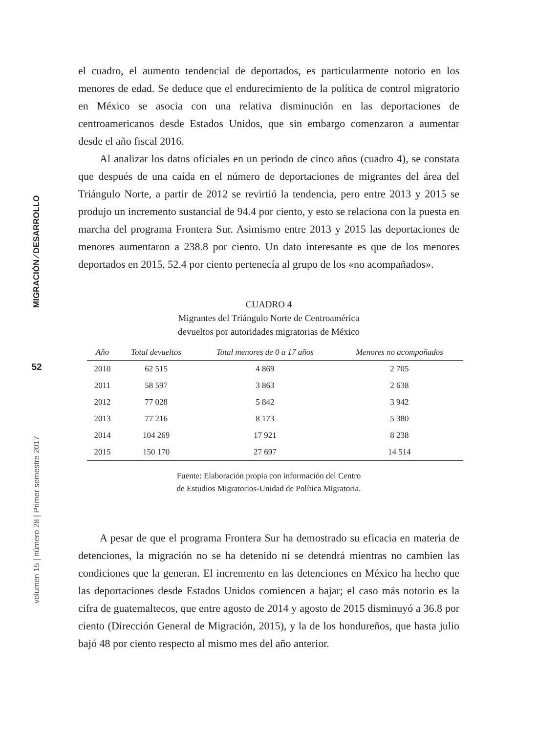MIGRACIÓN ⁄ DESARROLLO
52
volumen 15 | número 28 | Primer semestre 2017
el cuadro, el aumento tendencial de deportados, es particularmente notorio en los menores de edad. Se deduce que el endurecimiento de la política de control migratorio en México se asocia con una relativa disminución en las deportaciones de centroamericanos desde Estados Unidos, que sin embargo comenzaron a aumentar desde el año fiscal 2016.
Al analizar los datos oficiales en un periodo de cinco años (cuadro 4), se constata que después de una caída en el número de deportaciones de migrantes del área del Triángulo Norte, a partir de 2012 se revirtió la tendencia, pero entre 2013 y 2015 se produjo un incremento sustancial de 94.4 por ciento, y esto se relaciona con la puesta en marcha del programa Frontera Sur. Asimismo entre 2013 y 2015 las deportaciones de menores aumentaron a 238.8 por ciento. Un dato interesante es que de los menores deportados en 2015, 52.4 por ciento pertenecía al grupo de los «no acompañados».
CUADRO 4
Migrantes del Triángulo Norte de Centroamérica
devueltos por autoridades migratorias de México
| Año | Total devueltos | Total menores de 0 a 17 años | Menores no acompañados |
| --- | --- | --- | --- |
| 2010 | 62 515 | 4 869 | 2 705 |
| 2011 | 58 597 | 3 863 | 2 638 |
| 2012 | 77 028 | 5 842 | 3 942 |
| 2013 | 77 216 | 8 173 | 5 380 |
| 2014 | 104 269 | 17 921 | 8 238 |
| 2015 | 150 170 | 27 697 | 14 514 |
Fuente: Elaboración propia con información del Centro
de Estudios Migratorios-Unidad de Política Migratoria.
A pesar de que el programa Frontera Sur ha demostrado su eficacia en materia de detenciones, la migración no se ha detenido ni se detendrá mientras no cambien las condiciones que la generan. El incremento en las detenciones en México ha hecho que las deportaciones desde Estados Unidos comiencen a bajar; el caso más notorio es la cifra de guatemaltecos, que entre agosto de 2014 y agosto de 2015 disminuyó a 36.8 por ciento (Dirección General de Migración, 2015), y la de los hondureños, que hasta julio bajó 48 por ciento respecto al mismo mes del año anterior.